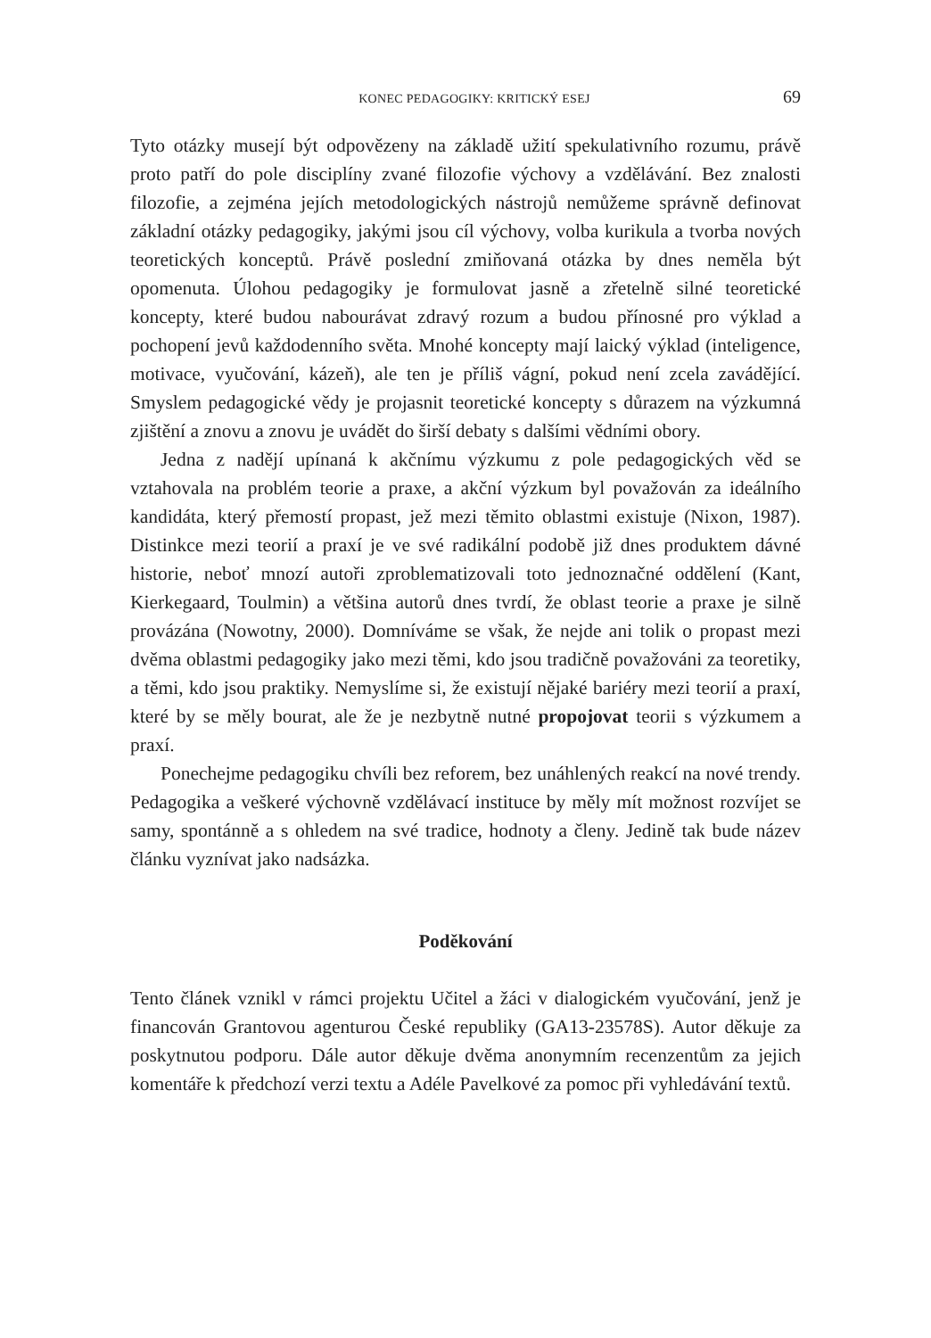KONEC PEDAGOGIKY: KRITICKÝ ESEJ 69
Tyto otázky musejí být odpovězeny na základě užití spekulativního rozumu, právě proto patří do pole disciplíny zvané filozofie výchovy a vzdělávání. Bez znalosti filozofie, a zejména jejích metodologických nástrojů nemůžeme správně definovat základní otázky pedagogiky, jakými jsou cíl výchovy, volba kurikula a tvorba nových teoretických konceptů. Právě poslední zmiňovaná otázka by dnes neměla být opomenuta. Úlohou pedagogiky je formulovat jasně a zřetelně silné teoretické koncepty, které budou nabourávat zdravý rozum a budou přínosné pro výklad a pochopení jevů každodenního světa. Mnohé koncepty mají laický výklad (inteligence, motivace, vyučování, kázeň), ale ten je příliš vágní, pokud není zcela zavádějící. Smyslem pedagogické vědy je projasnit teoretické koncepty s důrazem na výzkumná zjištění a znovu a znovu je uvádět do širší debaty s dalšími vědními obory.
Jedna z nadějí upínaná k akčnímu výzkumu z pole pedagogických věd se vztahovala na problém teorie a praxe, a akční výzkum byl považován za ideálního kandidáta, který přemostí propast, jež mezi těmito oblastmi existuje (Nixon, 1987). Distinkce mezi teorií a praxí je ve své radikální podobě již dnes produktem dávné historie, neboť mnozí autoři zproblematizovali toto jednoznačné oddělení (Kant, Kierkegaard, Toulmin) a většina autorů dnes tvrdí, že oblast teorie a praxe je silně provázána (Nowotny, 2000). Domníváme se však, že nejde ani tolik o propast mezi dvěma oblastmi pedagogiky jako mezi těmi, kdo jsou tradičně považováni za teoretiky, a těmi, kdo jsou praktiky. Nemyslíme si, že existují nějaké bariéry mezi teorií a praxí, které by se měly bourat, ale že je nezbytně nutné propojovat teorii s výzkumem a praxí.
Ponechejme pedagogiku chvíli bez reforem, bez unáhlených reakcí na nové trendy. Pedagogika a veškeré výchovně vzdělávací instituce by měly mít možnost rozvíjet se samy, spontánně a s ohledem na své tradice, hodnoty a členy. Jedině tak bude název článku vyznívat jako nadsázka.
Poděkování
Tento článek vznikl v rámci projektu Učitel a žáci v dialogickém vyučování, jenž je financován Grantovou agenturou České republiky (GA13-23578S). Autor děkuje za poskytnutou podporu. Dále autor děkuje dvěma anonymním recenzentům za jejich komentáře k předchozí verzi textu a Adéle Pavelkové za pomoc při vyhledávání textů.